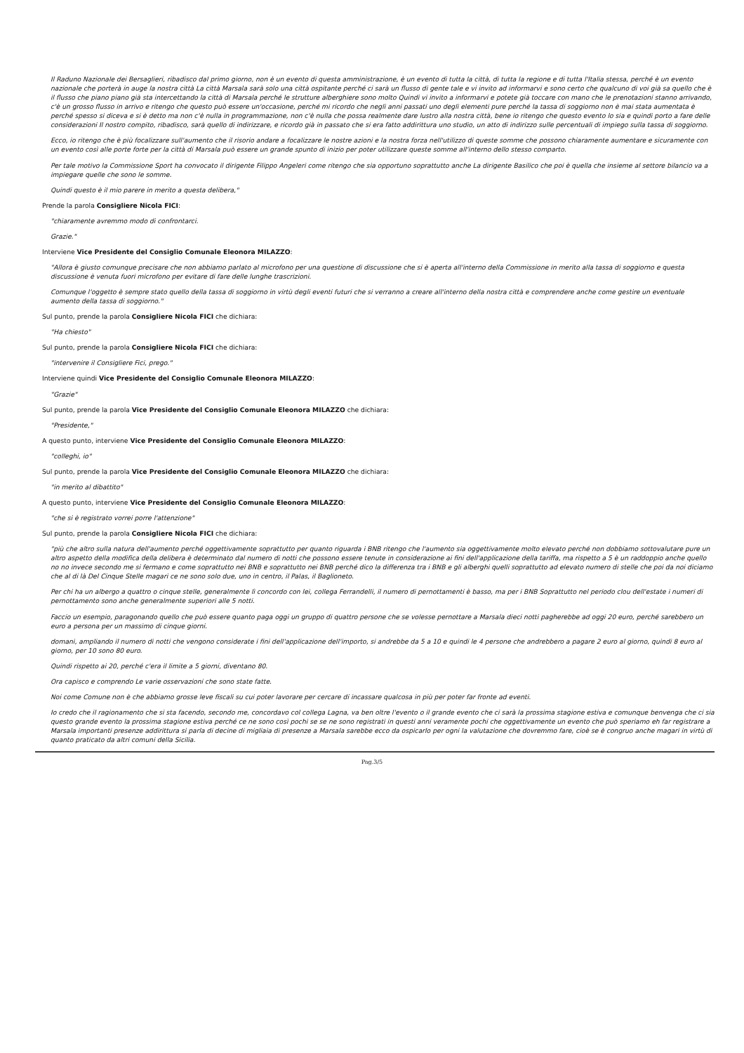Il Raduno Nazionale dei Bersaglieri, ribadisco dal primo giorno, non è un evento di questa amministrazione, è un evento di tutta la città, di tutta la regione e di tutta l'Italia stessa, perché è un evento nazionale che porterà in auge la nostra città La città Marsala sarà solo una città ospitante perché ci sarà un flusso di gente tale e vi invito ad informarvi e sono certo che qualcuno di voi già sa quello che è il flusso che piano piano già sta intercettando la città di Marsala perché le strutture alberghiere sono molto Quindi vi invito a informarvi e potete già toccare con mano che le prenotazioni stanno arrivando, c'è un grosso flusso in arrivo e ritengo che questo può essere un'occasione, perché mi ricordo che negli anni passati uno degli elementi pure perché la tassa di soggiorno non è mai stata aumentata è perché spesso si diceva e si è detto ma non c'è nulla in programmazione, non c'è nulla che possa realmente dare lustro alla nostra città, bene io ritengo che questo evento lo sia e quindi porto a fare delle considerazioni Il nostro compito, ribadisco, sarà quello di indirizzare, e ricordo già in passato che si era fatto addirittura uno studio, un atto di indirizzo sulle percentuali di impiego sulla tassa di soggiorno.
Ecco, io ritengo che è più focalizzare sull'aumento che il risorio andare a focalizzare le nostre azioni e la nostra forza nell'utilizzo di queste somme che possono chiaramente aumentare e sicuramente con un evento così alle porte forte per la città di Marsala può essere un grande spunto di inizio per poter utilizzare queste somme all'interno dello stesso comparto.
Per tale motivo la Commissione Sport ha convocato il dirigente Filippo Angeleri come ritengo che sia opportuno soprattutto anche La dirigente Basilico che poi è quella che insieme al settore bilancio va a impiegare quelle che sono le somme.
Quindi questo è il mio parere in merito a questa delibera,"
Prende la parola Consigliere Nicola FICI:
"chiaramente avremmo modo di confrontarci.
Grazie."
Interviene Vice Presidente del Consiglio Comunale Eleonora MILAZZO:
"Allora è giusto comunque precisare che non abbiamo parlato al microfono per una questione di discussione che si è aperta all'interno della Commissione in merito alla tassa di soggiorno e questa discussione è venuta fuori microfono per evitare di fare delle lunghe trascrizioni.
Comunque l'oggetto è sempre stato quello della tassa di soggiorno in virtù degli eventi futuri che si verranno a creare all'interno della nostra città e comprendere anche come gestire un eventuale aumento della tassa di soggiorno."
Sul punto, prende la parola Consigliere Nicola FICI che dichiara:
"Ha chiesto"
Sul punto, prende la parola Consigliere Nicola FICI che dichiara:
"intervenire il Consigliere Fici, prego."
Interviene quindi Vice Presidente del Consiglio Comunale Eleonora MILAZZO:
"Grazie"
Sul punto, prende la parola Vice Presidente del Consiglio Comunale Eleonora MILAZZO che dichiara:
"Presidente,"
A questo punto, interviene Vice Presidente del Consiglio Comunale Eleonora MILAZZO:
"colleghi, io"
Sul punto, prende la parola Vice Presidente del Consiglio Comunale Eleonora MILAZZO che dichiara:
"in merito al dibattito"
A questo punto, interviene Vice Presidente del Consiglio Comunale Eleonora MILAZZO:
"che si è registrato vorrei porre l'attenzione"
Sul punto, prende la parola Consigliere Nicola FICI che dichiara:
"più che altro sulla natura dell'aumento perché oggettivamente soprattutto per quanto riguarda i BNB ritengo che l'aumento sia oggettivamente molto elevato perché non dobbiamo sottovalutare pure un altro aspetto della modifica della delibera è determinato dal numero di notti che possono essere tenute in considerazione ai fini dell'applicazione della tariffa, ma rispetto a 5 è un raddoppio anche quello no no invece secondo me si fermano e come soprattutto nei BNB e soprattutto nei BNB perché dico la differenza tra i BNB e gli alberghi quelli soprattutto ad elevato numero di stelle che poi da noi diciamo che al di là Del Cinque Stelle magari ce ne sono solo due, uno in centro, il Palas, il Baglioneto.
Per chi ha un albergo a quattro o cinque stelle, generalmente lì concordo con lei, collega Ferrandelli, il numero di pernottamenti è basso, ma per i BNB Soprattutto nel periodo clou dell'estate i numeri di pernottamento sono anche generalmente superiori alle 5 notti.
Faccio un esempio, paragonando quello che può essere quanto paga oggi un gruppo di quattro persone che se volesse pernottare a Marsala dieci notti pagherebbe ad oggi 20 euro, perché sarebbero un euro a persona per un massimo di cinque giorni.
domani, ampliando il numero di notti che vengono considerate i fini dell'applicazione dell'importo, si andrebbe da 5 a 10 e quindi le 4 persone che andrebbero a pagare 2 euro al giorno, quindi 8 euro al giorno, per 10 sono 80 euro.
Quindi rispetto ai 20, perché c'era il limite a 5 giorni, diventano 80.
Ora capisco e comprendo Le varie osservazioni che sono state fatte.
Noi come Comune non è che abbiamo grosse leve fiscali su cui poter lavorare per cercare di incassare qualcosa in più per poter far fronte ad eventi.
Io credo che il ragionamento che si sta facendo, secondo me, concordavo col collega Lagna, va ben oltre l'evento o il grande evento che ci sarà la prossima stagione estiva e comunque benvenga che ci sia questo grande evento la prossima stagione estiva perché ce ne sono così pochi se se ne sono registrati in questi anni veramente pochi che oggettivamente un evento che può speriamo eh far registrare a Marsala importanti presenze addirittura si parla di decine di migliaia di presenze a Marsala sarebbe ecco da ospicarlo per ogni la valutazione che dovremmo fare, cioè se è congruo anche magari in virtù di quanto praticato da altri comuni della Sicilia.
Pag.3/5